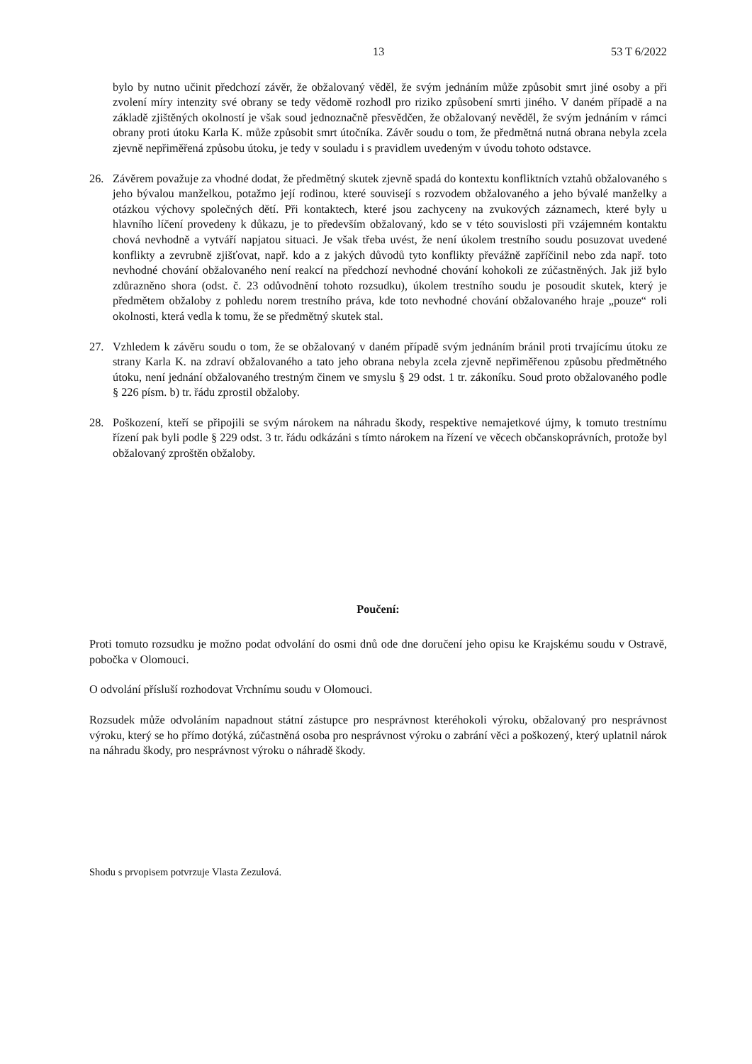13 53 T 6/2022
bylo by nutno učinit předchozí závěr, že obžalovaný věděl, že svým jednáním může způsobit smrt jiné osoby a při zvolení míry intenzity své obrany se tedy vědomě rozhodl pro riziko způsobení smrti jiného. V daném případě a na základě zjištěných okolností je však soud jednoznačně přesvědčen, že obžalovaný nevěděl, že svým jednáním v rámci obrany proti útoku Karla K. může způsobit smrt útočníka. Závěr soudu o tom, že předmětná nutná obrana nebyla zcela zjevně nepřiměřená způsobu útoku, je tedy v souladu i s pravidlem uvedeným v úvodu tohoto odstavce.
26. Závěrem považuje za vhodné dodat, že předmětný skutek zjevně spadá do kontextu konfliktních vztahů obžalovaného s jeho bývalou manželkou, potažmo její rodinou, které souvisejí s rozvodem obžalovaného a jeho bývalé manželky a otázkou výchovy společných dětí. Při kontaktech, které jsou zachyceny na zvukových záznamech, které byly u hlavního líčení provedeny k důkazu, je to především obžalovaný, kdo se v této souvislosti při vzájemném kontaktu chová nevhodně a vytváří napjatou situaci. Je však třeba uvést, že není úkolem trestního soudu posuzovat uvedené konflikty a zevrubně zjišťovat, např. kdo a z jakých důvodů tyto konflikty převážně zapříčinil nebo zda např. toto nevhodné chování obžalovaného není reakcí na předchozí nevhodné chování kohokoli ze zúčastněných. Jak již bylo zdůrazněno shora (odst. č. 23 odůvodnění tohoto rozsudku), úkolem trestního soudu je posoudit skutek, který je předmětem obžaloby z pohledu norem trestního práva, kde toto nevhodné chování obžalovaného hraje „pouze“ roli okolnosti, která vedla k tomu, že se předmětný skutek stal.
27. Vzhledem k závěru soudu o tom, že se obžalovaný v daném případě svým jednáním bránil proti trvajícímu útoku ze strany Karla K. na zdraví obžalovaného a tato jeho obrana nebyla zcela zjevně nepřiměřenou způsobu předmětného útoku, není jednání obžalovaného trestným činem ve smyslu § 29 odst. 1 tr. zákoníku. Soud proto obžalovaného podle § 226 písm. b) tr. řádu zprostil obžaloby.
28. Poškození, kteří se připojili se svým nárokem na náhradu škody, respektive nemajetkové újmy, k tomuto trestnímu řízení pak byli podle § 229 odst. 3 tr. řádu odkázáni s tímto nárokem na řízení ve věcech občanskoprávních, protože byl obžalovaný zproštěn obžaloby.
Poučení:
Proti tomuto rozsudku je možno podat odvolání do osmi dnů ode dne doručení jeho opisu ke Krajskému soudu v Ostravě, pobočka v Olomouci.
O odvolání přísluší rozhodovat Vrchnímu soudu v Olomouci.
Rozsudek může odvoláním napadnout státní zástupce pro nesprávnost kteréhokoli výroku, obžalovaný pro nesprávnost výroku, který se ho přímo dotýká, zúčastněná osoba pro nesprávnost výroku o zabrání věci a poškozený, který uplatnil nárok na náhradu škody, pro nesprávnost výroku o náhradě škody.
Shodu s prvopisem potvrzuje Vlasta Zezulová.